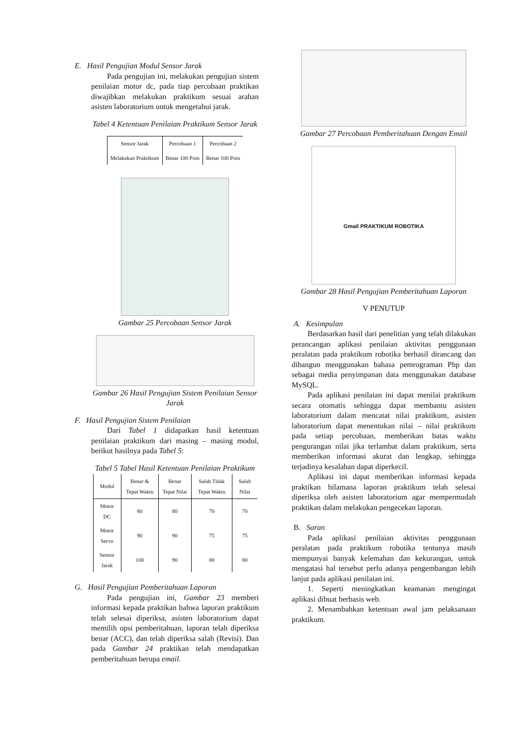E. Hasil Pengujian Modul Sensor Jarak
Pada pengujian ini, melakukan pengujian sistem penilaian motor dc, pada tiap percobaan praktikan diwajibkan melakukan praktikum sesuai arahan asisten laboratorium untuk mengetahui jarak.
Tabel 4 Ketentuan Penilaian Praktikum Sensor Jarak
| Sensor Jarak | Percobaan 1 | Percobaan 2 |
| --- | --- | --- |
| Melakukan Praktikum | Benar 100 Poin | Benar 100 Poin |
Gambar 25 Percobaan Sensor Jarak
Gambar 26 Hasil Pengujian Sistem Penilaian Sensor Jarak
F. Hasil Pengujian Sistem Penilaian
Dari Tabel 1 didapatkan hasil ketentuan penilaian praktikum dari masing – masing modul, berikut hasilnya pada Tabel 5:
Tabel 5 Tabel Hasil Ketentuan Penilaian Praktikum
| Modul | Benar & Tepat Waktu | Benar Tepat Nilai | Salah Tidak Tepat Waktu | Salah Nilai |
| --- | --- | --- | --- | --- |
| Motor DC | 80 | 80 | 70 | 70 |
| Motor Servo | 90 | 90 | 75 | 75 |
| Sensor Jarak | 100 | 90 | 80 | 80 |
G. Hasil Pengujian Pemberitahuan Laporan
Pada pengujian ini, Gambar 23 memberi informasi kepada praktikan bahwa laporan praktikum telah selesai diperiksa, asisten laboratorium dapat memilih opsi pemberitahuan, laporan telah diperiksa benar (ACC), dan telah diperiksa salah (Revisi). Dan pada Gambar 24 praktikan telah mendapatkan pemberitahuan berupa email.
Gambar 27 Percobaan Pemberitahuan Dengan Email
Gmail PRAKTIKUM ROBOTIKA
Gambar 28 Hasil Pengujian Pemberitahuan Laporan
V PENUTUP
A. Kesimpulan
Berdasarkan hasil dari penelitian yang telah dilakukan perancangan aplikasi penilaian aktivitas penggunaan peralatan pada praktikum robotika berhasil dirancang dan dibangun menggunakan bahasa pemrograman Php dan sebagai media penyimpanan data menggunakan database MySQL.
Pada aplikasi penilaian ini dapat menilai praktikum secara otomatis sehingga dapat membantu asisten laboratorium dalam mencatat nilai praktikum, asisten laboratorium dapat menentukan nilai – nilai praktikum pada setiap percobaan, memberikan batas waktu pengurangan nilai jika terlambat dalam praktikum, serta memberikan informasi akurat dan lengkap, sehingga terjadinya kesalahan dapat diperkecil.
Aplikasi ini dapat memberikan informasi kepada praktikan bilamana laporan praktikum telah selesai diperiksa oleh asisten laboratorium agar mempermudah praktikan dalam melakukan pengecekan laporan.
B. Saran
Pada aplikasi penilaian aktivitas penggunaan peralatan pada praktikum robotika tentunya masih mempunyai banyak kelemahan dan kekurangan, untuk mengatasi hal tersebut perlu adanya pengembangan lebih lanjut pada aplikasi penilaian ini.
1. Seperti meningkatkan keamanan mengingat aplikasi dibuat berbasis web.
2. Menambahkan ketentuan awal jam pelaksanaan praktikum.